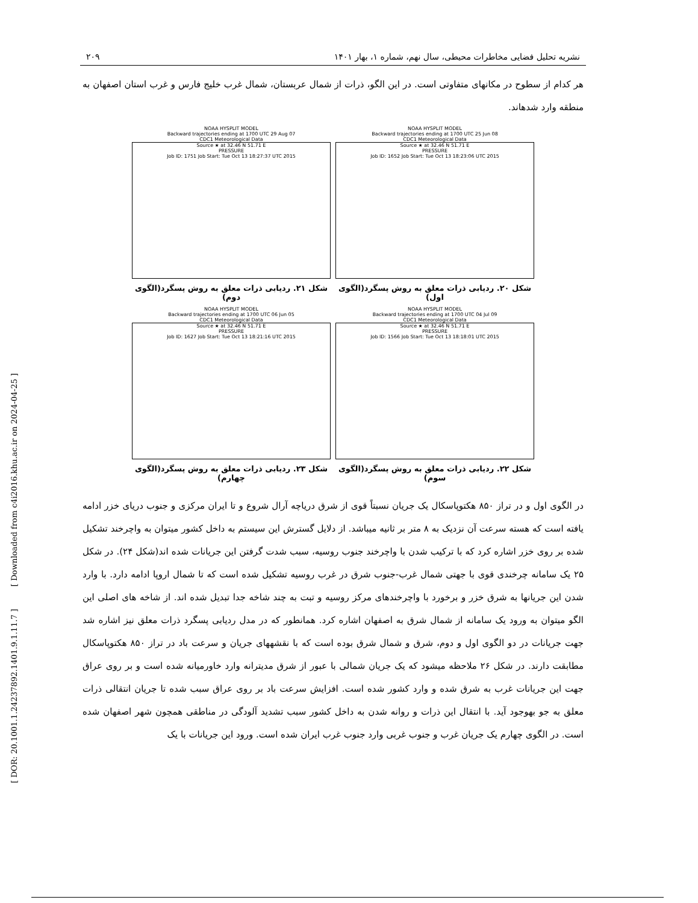[ DOR: 20.1001.1.24237892.1401.9.1.11.7 ] [ Downloaded from c4i2016.khu.ac.ir on 2024-04-25 ]
نشریه تحلیل فضایی مخاطرات محیطی، سال نهم، شماره ۱، بهار ۱۴۰۱ ۲۰۹
هر کدام از سطوح در مکانهای متفاوتی است. در این الگو، ذرات از شمال عربستان، شمال غرب خلیج فارس و غرب استان اصفهان به منطقه وارد شدهاند.
NOAA HYSPLIT MODEL
Backward trajectories ending at 1700 UTC 25 Jun 08
CDC1 Meteorological Data
Source ★ at 32.46 N 51.71 E
PRESSURE
Job ID: 1652 Job Start: Tue Oct 13 18:23:06 UTC 2015
شکل ۲۰. ردیابی ذرات معلق به روش پسگرد(الگوی اول)
NOAA HYSPLIT MODEL
Backward trajectories ending at 1700 UTC 29 Aug 07
CDC1 Meteorological Data
Source ★ at 32.46 N 51.71 E
PRESSURE
Job ID: 1751 Job Start: Tue Oct 13 18:27:37 UTC 2015
شکل ۲۱. ردیابی ذرات معلق به روش پسگرد(الگوی دوم)
NOAA HYSPLIT MODEL
Backward trajectories ending at 1700 UTC 04 Jul 09
CDC1 Meteorological Data
Source ★ at 32.46 N 51.71 E
PRESSURE
Job ID: 1566 Job Start: Tue Oct 13 18:18:01 UTC 2015
شکل ۲۲. ردیابی ذرات معلق به روش پسگرد(الگوی سوم)
NOAA HYSPLIT MODEL
Backward trajectories ending at 1700 UTC 06 Jun 05
CDC1 Meteorological Data
Source ★ at 32.46 N 51.71 E
PRESSURE
Job ID: 1627 Job Start: Tue Oct 13 18:21:16 UTC 2015
شکل ۲۳. ردیابی ذرات معلق به روش پسگرد(الگوی چهارم)
در الگوی اول و در تراز ۸۵۰ هکتوپاسکال یک جریان نسبتاً قوی از شرق دریاچه آرال شروع و تا ایران مرکزی و جنوب دریای خزر ادامه یافته است که هسته سرعت آن نزدیک به ۸ متر بر ثانیه میباشد. از دلایل گسترش این سیستم به داخل کشور میتوان به واچرخند تشکیل شده بر روی خزر اشاره کرد که با ترکیب شدن با واچرخند جنوب روسیه، سبب شدت گرفتن این جریانات شده اند(شکل ۲۴). در شکل ۲۵ یک سامانه چرخندی قوی با جهتی شمال غرب-جنوب شرق در غرب روسیه تشکیل شده است که تا شمال اروپا ادامه دارد. با وارد شدن این جریانها به شرق خزر و برخورد با واچرخندهای مرکز روسیه و تبت به چند شاخه جدا تبدیل شده اند. از شاخه های اصلی این الگو میتوان به ورود یک سامانه از شمال شرق به اصفهان اشاره کرد. همانطور که در مدل ردیابی پسگرد ذرات معلق نیز اشاره شد جهت جریانات در دو الگوی اول و دوم، شرق و شمال شرق بوده است که با نقشههای جریان و سرعت باد در تراز ۸۵۰ هکتوپاسکال مطابقت دارند. در شکل ۲۶ ملاحظه میشود که یک جریان شمالی با عبور از شرق مدیترانه وارد خاورمیانه شده است و بر روی عراق جهت این جریانات غرب به شرق شده و وارد کشور شده است. افزایش سرعت باد بر روی عراق سبب شده تا جریان انتقالی ذرات معلق به جو بهوجود آید. با انتقال این ذرات و روانه شدن به داخل کشور سبب تشدید آلودگی در مناطقی همچون شهر اصفهان شده است. در الگوی چهارم یک جریان غرب و جنوب غربی وارد جنوب غرب ایران شده است. ورود این جریانات با یک